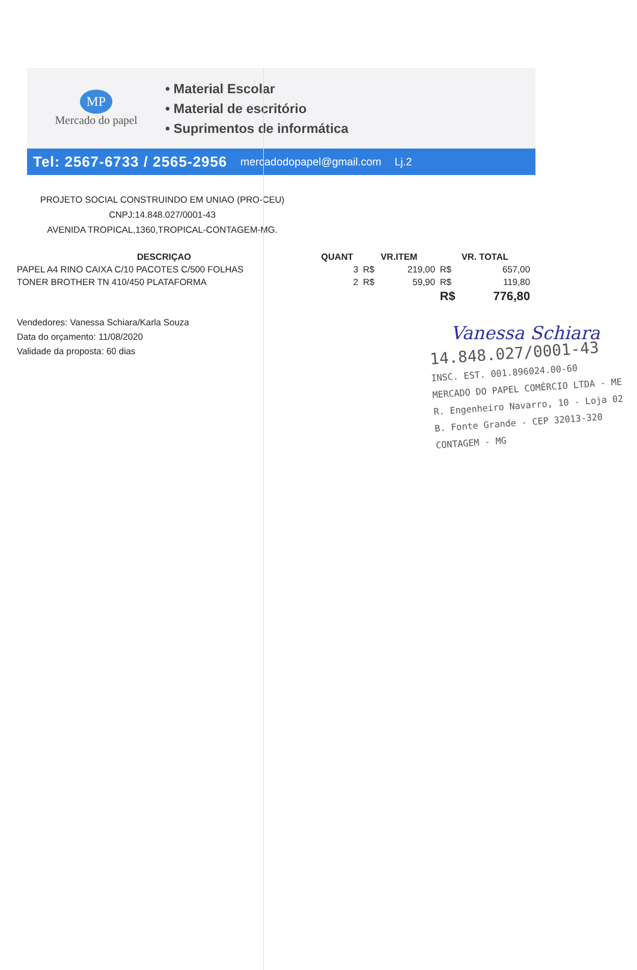MP
Mercado do papel
• Material Escolar
• Material de escritório
• Suprimentos de informática
Tel: 2567-6733 / 2565-2956 mercadodopapel@gmail.com Lj.2
PROJETO SOCIAL CONSTRUINDO EM UNIAO (PRO-CEU)
CNPJ:14.848.027/0001-43
AVENIDA TROPICAL,1360,TROPICAL-CONTAGEM-MG.
| DESCRIÇAO | QUANT | VR.ITEM | | VR. TOTAL | |
| --- | --- | --- | --- | --- | --- |
| PAPEL A4 RINO CAIXA C/10 PACOTES C/500 FOLHAS | 3 | R$ | 219,00 | R$ | 657,00 |
| TONER BROTHER TN 410/450 PLATAFORMA | 2 | R$ | 59,90 | R$ | 119,80 |
| | | | | R$ | 776,80 |
Vendedores: Vanessa Schiara/Karla Souza
Data do orçamento: 11/08/2020
Validade da proposta: 60 dias
Vanessa Schiara
14.848.027/0001-43
INSC. EST. 001.896024.00-60
MERCADO DO PAPEL COMÉRCIO LTDA - ME
R. Engenheiro Navarro, 10 - Loja 02
B. Fonte Grande - CEP 32013-320
CONTAGEM - MG